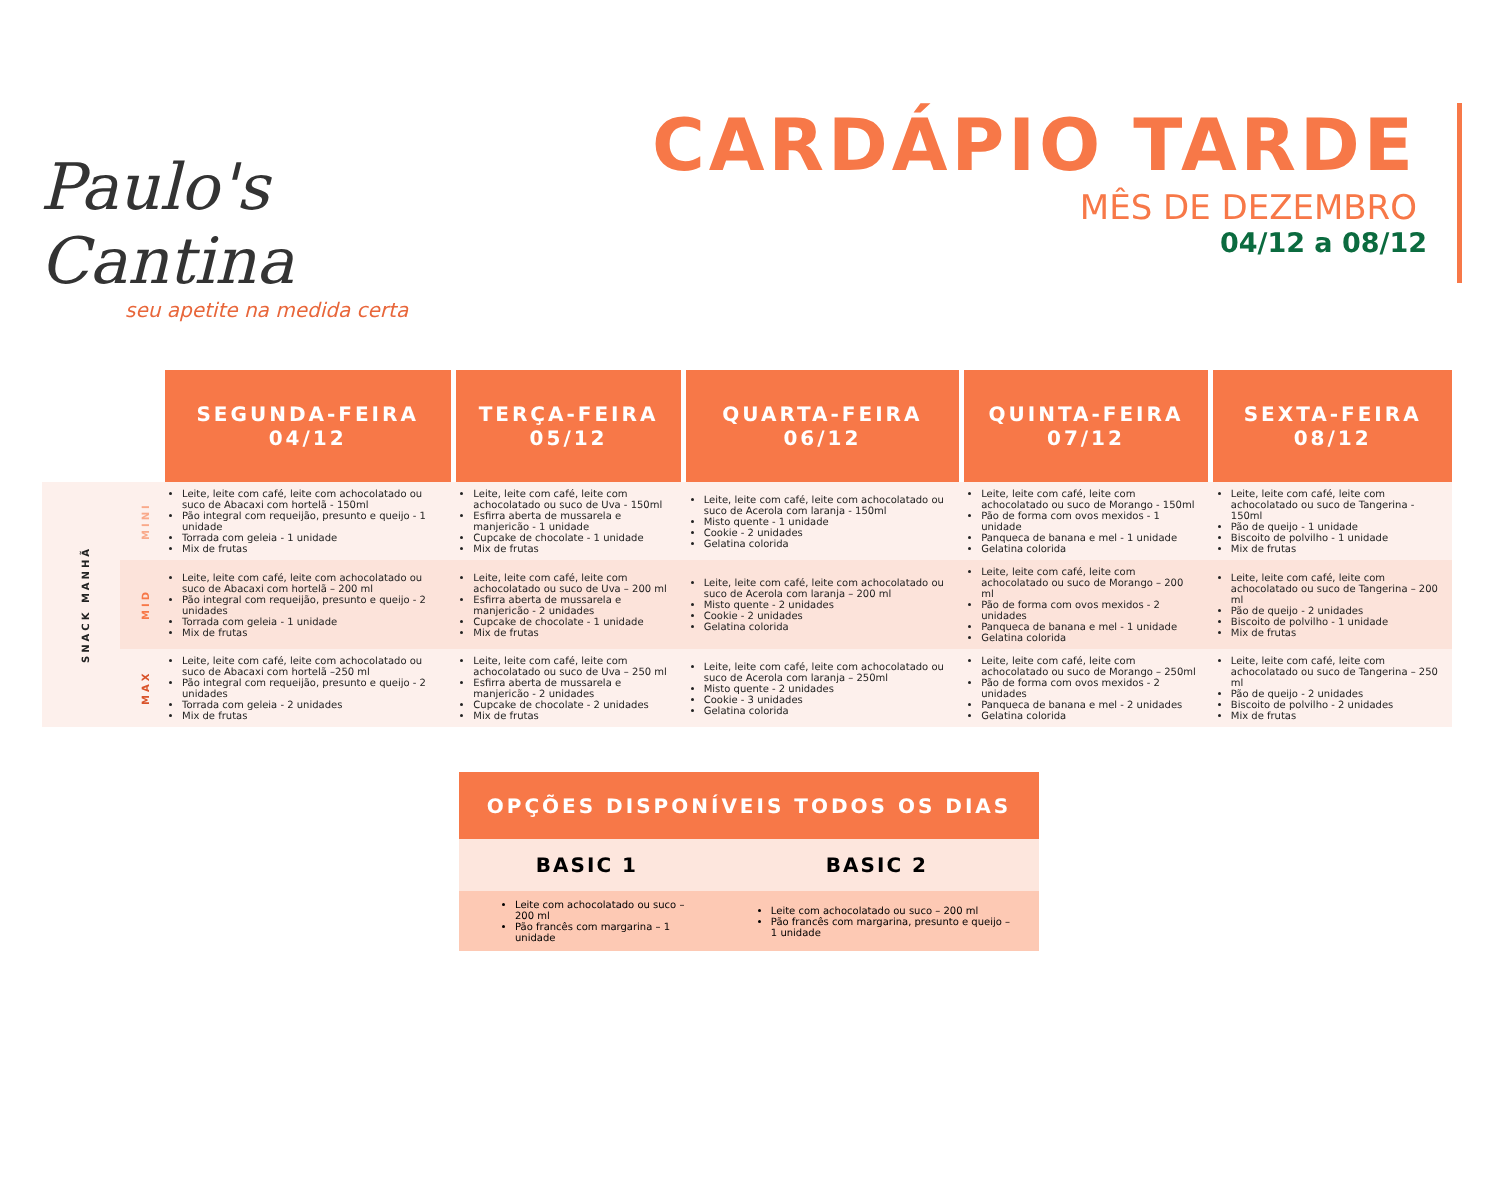Paulo's Cantina
seu apetite na medida certa
CARDÁPIO TARDE
MÊS DE DEZEMBRO
04/12 a 08/12
| | | SEGUNDA-FEIRA 04/12 | TERÇA-FEIRA 05/12 | QUARTA-FEIRA 06/12 | QUINTA-FEIRA 07/12 | SEXTA-FEIRA 08/12 |
| --- | --- | --- | --- | --- | --- | --- |
| SNACK MANHÃ | MINI | Leite, leite com café, leite com achocolatado ou suco de Abacaxi com hortelã - 150ml Pão integral com requeijão, presunto e queijo - 1 unidade Torrada com geleia - 1 unidade Mix de frutas | Leite, leite com café, leite com achocolatado ou suco de Uva - 150ml Esfirra aberta de mussarela e manjericão - 1 unidade Cupcake de chocolate - 1 unidade Mix de frutas | Leite, leite com café, leite com achocolatado ou suco de Acerola com laranja - 150ml Misto quente - 1 unidade Cookie - 2 unidades Gelatina colorida | Leite, leite com café, leite com achocolatado ou suco de Morango - 150ml Pão de forma com ovos mexidos - 1 unidade Panqueca de banana e mel - 1 unidade Gelatina colorida | Leite, leite com café, leite com achocolatado ou suco de Tangerina - 150ml Pão de queijo - 1 unidade Biscoito de polvilho - 1 unidade Mix de frutas |
| | MID | Leite, leite com café, leite com achocolatado ou suco de Abacaxi com hortelã – 200 ml Pão integral com requeijão, presunto e queijo - 2 unidades Torrada com geleia - 1 unidade Mix de frutas | Leite, leite com café, leite com achocolatado ou suco de Uva – 200 ml Esfirra aberta de mussarela e manjericão - 2 unidades Cupcake de chocolate - 1 unidade Mix de frutas | Leite, leite com café, leite com achocolatado ou suco de Acerola com laranja – 200 ml Misto quente - 2 unidades Cookie - 2 unidades Gelatina colorida | Leite, leite com café, leite com achocolatado ou suco de Morango – 200 ml Pão de forma com ovos mexidos - 2 unidades Panqueca de banana e mel - 1 unidade Gelatina colorida | Leite, leite com café, leite com achocolatado ou suco de Tangerina – 200 ml Pão de queijo - 2 unidades Biscoito de polvilho - 1 unidade Mix de frutas |
| | MAX | Leite, leite com café, leite com achocolatado ou suco de Abacaxi com hortelã –250 ml Pão integral com requeijão, presunto e queijo - 2 unidades Torrada com geleia - 2 unidades Mix de frutas | Leite, leite com café, leite com achocolatado ou suco de Uva – 250 ml Esfirra aberta de mussarela e manjericão - 2 unidades Cupcake de chocolate - 2 unidades Mix de frutas | Leite, leite com café, leite com achocolatado ou suco de Acerola com laranja – 250ml Misto quente - 2 unidades Cookie - 3 unidades Gelatina colorida | Leite, leite com café, leite com achocolatado ou suco de Morango – 250ml Pão de forma com ovos mexidos - 2 unidades Panqueca de banana e mel - 2 unidades Gelatina colorida | Leite, leite com café, leite com achocolatado ou suco de Tangerina – 250 ml Pão de queijo - 2 unidades Biscoito de polvilho - 2 unidades Mix de frutas |
| OPÇÕES DISPONÍVEIS TODOS OS DIAS | |
| --- | --- |
| BASIC 1 | BASIC 2 |
| Leite com achocolatado ou suco – 200 ml Pão francês com margarina – 1 unidade | Leite com achocolatado ou suco – 200 ml Pão francês com margarina, presunto e queijo – 1 unidade |